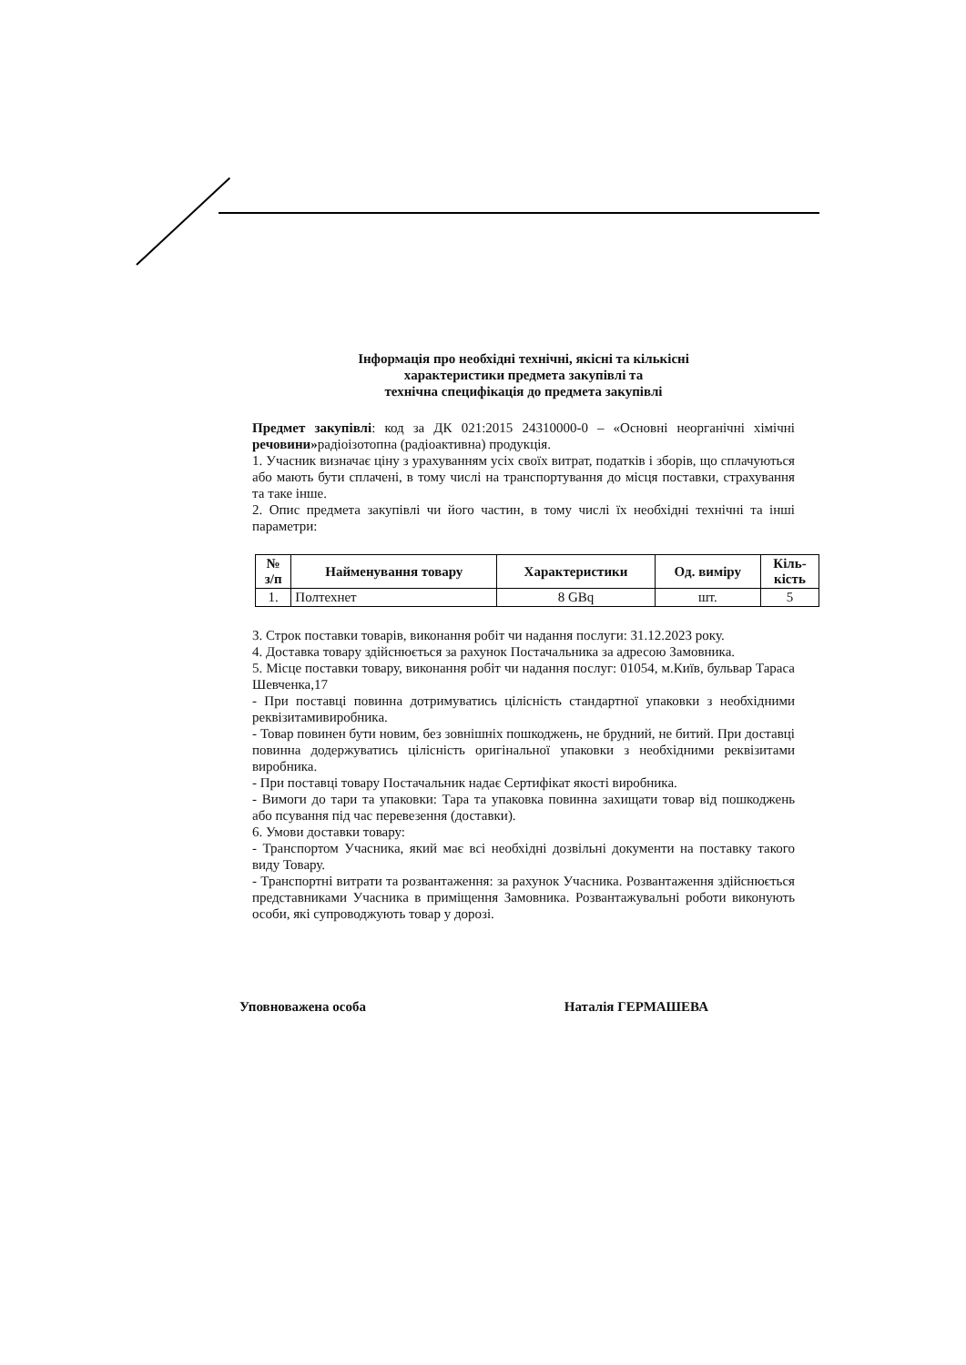Інформація про необхідні технічні, якісні та кількісні
характеристики предмета закупівлі та
технічна специфікація до предмета закупівлі
Предмет закупівлі: код за ДК 021:2015 24310000-0 – «Основні неорганічні хімічні речовини»радіоізотопна (радіоактивна) продукція.
1. Учасник визначає ціну з урахуванням усіх своїх витрат, податків і зборів, що сплачуються або мають бути сплачені, в тому числі на транспортування до місця поставки, страхування та таке інше.
2. Опис предмета закупівлі чи його частин, в тому числі їх необхідні технічні та інші параметри:
| № з/п | Найменування товару | Характеристики | Од. виміру | Кіль- кість |
| --- | --- | --- | --- | --- |
| 1. | Полтехнет | 8 GBq | шт. | 5 |
3. Строк поставки товарів, виконання робіт чи надання послуги: 31.12.2023 року.
4. Доставка товару здійснюється за рахунок Постачальника за адресою Замовника.
5. Місце поставки товару, виконання робіт чи надання послуг: 01054, м.Київ, бульвар Тараса Шевченка,17
- При поставці повинна дотримуватись цілісність стандартної упаковки з необхідними реквізитамивиробника.
- Товар повинен бути новим, без зовнішніх пошкоджень, не брудний, не битий. При доставці повинна додержуватись цілісність оригінальної упаковки з необхідними реквізитами виробника.
- При поставці товару Постачальник надає Сертифікат якості виробника.
- Вимоги до тари та упаковки: Тара та упаковка повинна захищати товар від пошкоджень або псування під час перевезення (доставки).
6. Умови доставки товару:
- Транспортом Учасника, який має всі необхідні дозвільні документи на поставку такого виду Товару.
- Транспортні витрати та розвантаження: за рахунок Учасника. Розвантаження здійснюється представниками Учасника в приміщення Замовника. Розвантажувальні роботи виконують особи, які супроводжують товар у дорозі.
Уповноважена особа Наталія ГЕРМАШЕВА